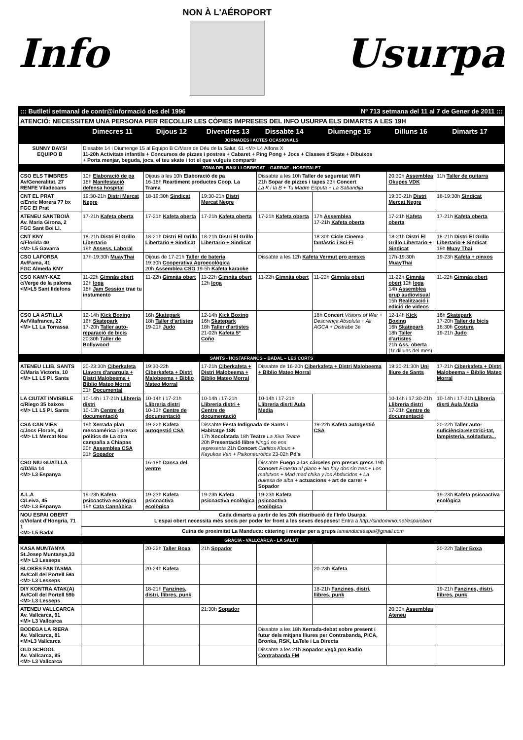Info
NON À L'AÉROPORT
Usurpa
| ::: Butlletí setmanal de contr@informació des del 1996 | | | | Nº 713 setmana del 11 al 7 de Gener de 2011 ::: | | | |
| ATENCIÓ: NECESSITEM UNA PERSONA PER RECOLLIR LES CÒPIES IMPRESES DEL INFO USURPA ELS DIMARTS A LES 19H | | | | | | | |
| | Dimecres 11 | Dijous 12 | Divendres 13 | Dissabte 14 | Diumenge 15 | Dilluns 16 | Dimarts 17 |
| JORNADES I ACTES OCASIONALS | | | | | | | |
| SUNNY DAYS! EQUIPO B | Dissabte 14 i Diumenge 15 al Equipo B C/Mare de Déu de la Salut, 61 <M> L4 Alfons X 11-20h Activitats infantils + Concursos de pizzes i postres + Cabaret + Ping Pong + Jocs + Classes d'Skate + Dibuixos + Porta menjar, beguda, jocs, el teu skate i tot el que vulguis compartir | | | | | | |
| ZONA DEL BAIX LLOBREGAT – GARRAF - HOSPITALET | | | | | | | |
| CSO ELS TIMBRES Av/Generalitat, 27 RENFE Viladecans | 10h Elaboració de pa 18h Manifestació defensa hospital | Dijous a les 10h Elaboració de pa 16-18h Reartiment productes Coop. La Trama | | Dissabte a les 10h Taller de seguretat WiFi 21h Sopar de pizzes i tapes 23h Concert La K i la B + Tu Madre Esputa + La Sabandija | | 20:30h Assemblea Okupes VDK | 11h Taller de guitarra |
| CNT EL PRAT c/Enric Morera 77 bx FGC El Prat | 19:30-21h Distri Mercat Negre | 18-19:30h Sindicat | 19:30-21h Distri Mercat Negre | | | 19:30-21h Distri Mercat Negre | 18-19:30h Sindicat |
| ATENEU SANTBOIÀ Av. Maria Girona, 2 FGC Sant Boi Ll. | 17-21h Kafeta oberta | 17-21h Kafeta oberta | 17-21h Kafeta oberta | 17-21h Kafeta oberta | 17h Assemblea 17-21h Kafeta oberta | 17-21h Kafeta oberta | 17-21h Kafeta oberta |
| CNT KNY c/Florida 40 <M> L5 Gavarra | 18-21h Distri El Grillo Libertario 19h Assess. Laboral | 18-21h Distri El Grillo Libertario + Sindicat | 18-21h Distri El Grillo Libertario + Sindicat | | 18:30h Cicle Cinema fantàstic i Sci-Fi | 18-21h Distri El Grillo Libertario + Sindicat | 18-21h Distri El Grillo Libertario + Sindicat 19h Muay Thai |
| CSO LAFORSA Av/Fama, 41 FGC Almeda KNY | 17h-19:30h MuayThai | Dijous de 17-21h Taller de bateria 19:30h Cooperativa Agroecològica 20h Assemblea CSO 19-5h Kafeta karaoke | | Dissabte a les 12h Kafeta Vermut pro presxs | | 17h-19:30h MuayThai | 19-23h Kafeta + pinxos |
| CSO KAMY-KAZ c/Verge de la paloma <M>L5 Sant Ildefons | 11-22h Gimnàs obert 12h Ioga 18h Jam Session trae tu instumento | 11-22h Gimnàs obert | 11-22h Gimnàs obert 12h Ioga | 11-22h Gimnàs obert | 11-22h Gimnàs obert | 11-22h Gimnàs obert 12h Ioga 14h Assemblea grup audiovisual 15h Realització i edició de videos | 11-22h Gimnàs obert |
| CSO LA ASTILLA Av/Vilafranca, 22 <M> L1 La Torrassa | 12-14h Kick Boxing 16h Skatepark 17-20h Taller auto-reparació de bicis 20:30h Taller de Bollywood | 16h Skatepark 18h Taller d'artistes 19-21h Judo | 12-14h Kick Boxing 16h Skatepark 18h Taller d'artistes 21-02h Kafeta 5º Coño | | 18h Concert Visions of War + Descrença Absoluta + Ali AGCA + Distrabe 3e | 12-14h Kick Boxing 16h Skatepark 18h Taller d'artistes 21h Ass. oberta (1r dilluns del mes) | 16h Skatepark 17-20h Taller de bicis 18:30h Costura 19-21h Judo |
| SANTS - HOSTAFRANCS – BADAL – LES CORTS | | | | | | | |
| ATENEU LLIB. SANTS C/Maria Victoria, 10 <M> L1 L5 Pl. Sants | 20-23:30h Ciberkafeta Llavors d'anarquia + Distri Malobeema + Biblio Mateo Morral 21h Documental | 19:30-22h Ciberkafeta + Distri Malobeema + Biblio Mateo Morral | 17-21h Ciberkafeta + Distri Malobeema + Biblio Mateo Morral | Dissabte de 16-20h Ciberkafeta + Distri Malobeema + Biblio Mateo Morral | | 19:30-21:30h Uni lliure de Sants | 17-21h Ciberkafeta + Distri Malobeema + Biblio Mateo Morral |
| LA CIUTAT INVISIBLE c/Riego 35 baixos <M> L1 L5 Pl. Sants | 10-14h i 17-21h Llibreria distri 10-13h Centre de documentació | 10-14h i 17-21h Llibreria distri 10-13h Centre de documentació | 10-14h i 17-21h Llibreria distri + Centre de documentació | 10-14h i 17-21h Llibreria disrti Aula Media | | 10-14h i 17:30-21h Llibreria distri 17-21h Centre de documentació | 10-14h i 17-21h Llibreria disrti Aula Media |
| CSA CAN VIES c/Jocs Florals, 42 <M> L1 Mercat Nou | 19h Xerrada plan mesoamérica i presxs polítics de La otra campaña a Chiapas 20h Assemblea CSA 21h Sopador | 19-22h Kafeta autogestió CSA | Dissabte Festa Indignada de Sants i Habitatge 18N 17h Xocolatada 18h Teatre La Xixa Teatre 20h Presentació llibre Ningú no ens representa 21h Concert Carlitos Kloun + Kayukos Van + Psikoneuròtics 23-02h Pd's | | 19-22h Kafeta autogestió CSA | | 20-22h Taller auto-suficiència:electrici-tat, lampisteria, soldadura... |
| CSO NIU GUATLLA c/Dàlia 14 <M> L3 Espanya | | 16-18h Dansa del ventre | | Dissabte Fuego a las cárceles pro presxs grecs 19h Concert Ernesto al piano + No hay dos sin tres + Los malutxos + Mad mad chika y los Abducidos + La dukesa de alba + actuacions + art de carrer + Sopador | | | |
| A.L.A C/Leiva, 45 <M> L3 Espanya | 19-23h Kafeta psicoactiva ecològica 19h Cata Cannàbica | 19-23h Kafeta psicoactiva ecològica | 19-23h Kafeta psicoactiva ecològica | 19-23h Kafeta psicoactiva ecològica | | | 19-23h Kafeta psicoactiva ecològica |
| NOU ESPAI OBERT c/Violant d'Hongria, 71 1 <M> L5 Badal | Cada dimarts a partir de les 20h distribució de l'Info Usurpa. L'espai obert necessita més socis per poder fer front a les seves despeses! Entra a http://sindominio.net/espaiobert | | | | | | |
| | Cuina de proximitat La Manduca: càtering i menjar per a grups lamanducaespai@gmail.com | | | | | | |
| GRÀCIA - VALLCARCA - LA SALUT | | | | | | | |
| KASA MUNTANYA St.Josep Muntanya,33 <M> L3 Lesseps | | 20-22h Taller Boxa | 21h Sopador | | | | 20-22h Taller Boxa |
| BLOKES FANTASMA Av/Coll del Portell 59a <M> L3 Lesseps | | 20-24h Kafeta | | | 20-23h Kafeta | | |
| DIY KONTRA ATAK(A) Av/Coll del Portell 59b <M> L3 Lesseps | | 18-21h Fanzines, distri, llibres, punk | | | 18-21h Fanzines, distri, llibres, punk | | 19-21h Fanzines, distri, llibres, punk |
| ATENEU VALLCARCA Av. Vallcarca, 91 <M> L3 Vallcarca | | | 21:30h Sopador | | | 20:30h Assemblea Ateneu | |
| BODEGA LA RIERA Av. Vallcarca, 81 <M>L3 Vallcarca | | | | Dissabte a les 18h Xerrada-debat sobre present i futur dels mitjans lliures per Contrabanda, PiCA, Bronka, RSK, LaTele i La Directa | | | |
| OLD SCHOOL Av. Vallcarca, 85 <M> L3 Vallcarca | | | | Dissabte a les 21h Sopador vegà pro Radio Contrabanda FM | | | |